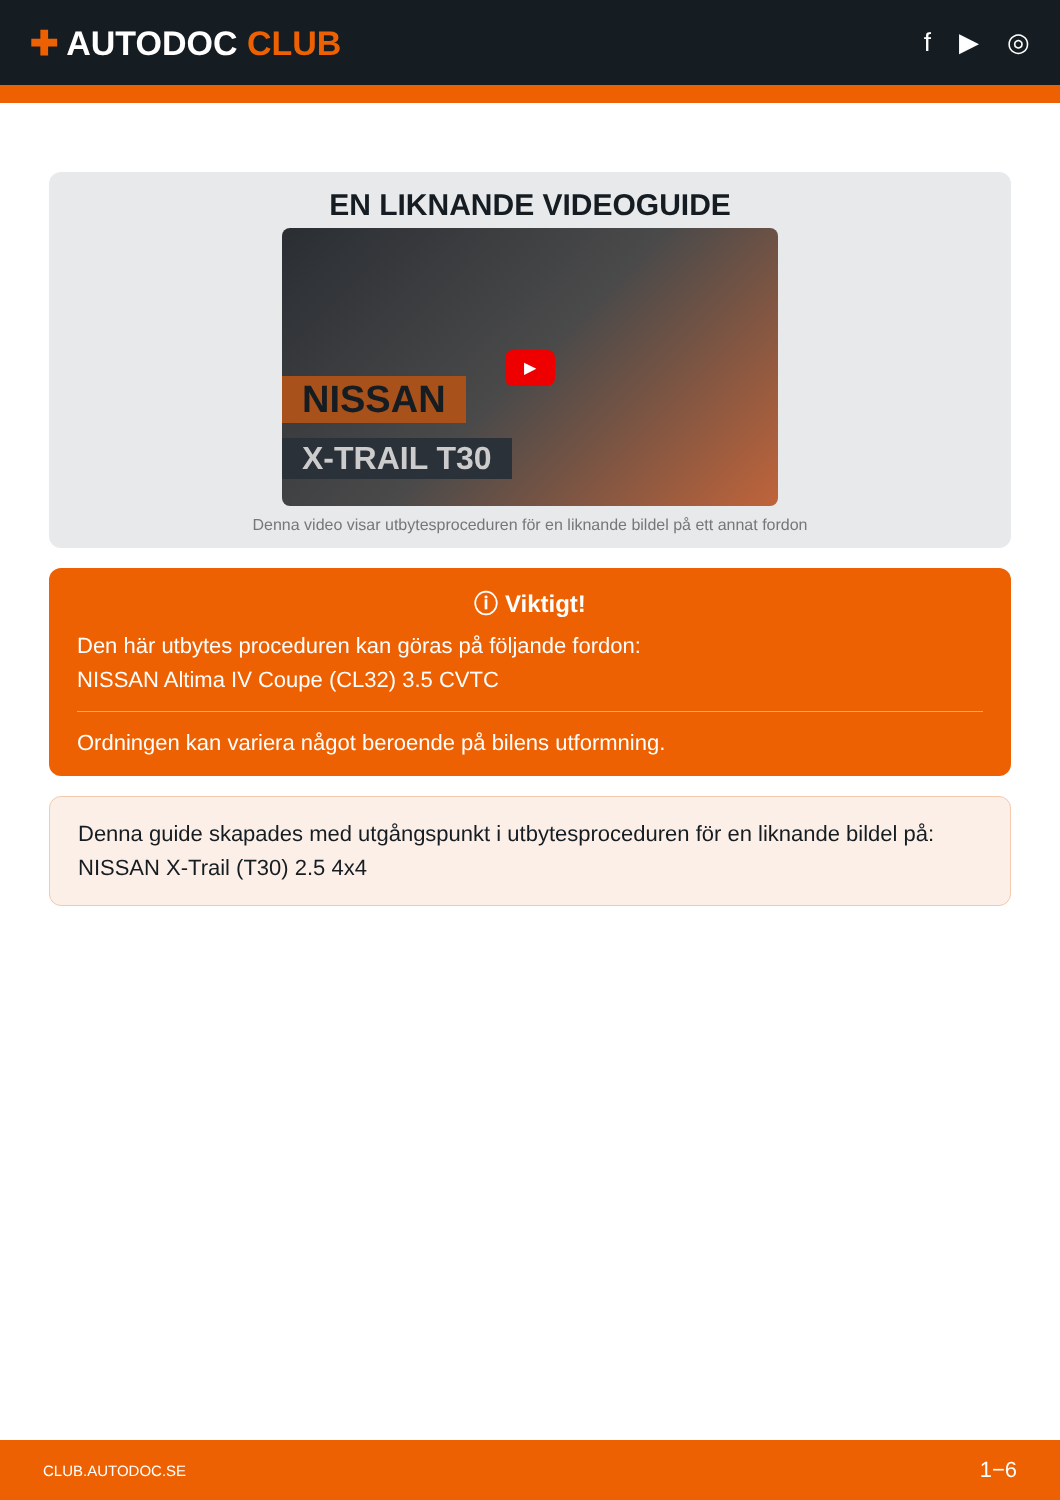✚ AUTODOC CLUB
f ▶ ◎
EN LIKNANDE VIDEOGUIDE
▶
NISSAN
X-TRAIL T30
Denna video visar utbytesproceduren för en liknande bildel på ett annat fordon
ⓘ Viktigt!
Den här utbytes proceduren kan göras på följande fordon:
NISSAN Altima IV Coupe (CL32) 3.5 CVTC
Ordningen kan variera något beroende på bilens utformning.
Denna guide skapades med utgångspunkt i utbytesproceduren för en liknande bildel på: NISSAN X-Trail (T30) 2.5 4x4
CLUB.AUTODOC.SE 1−6